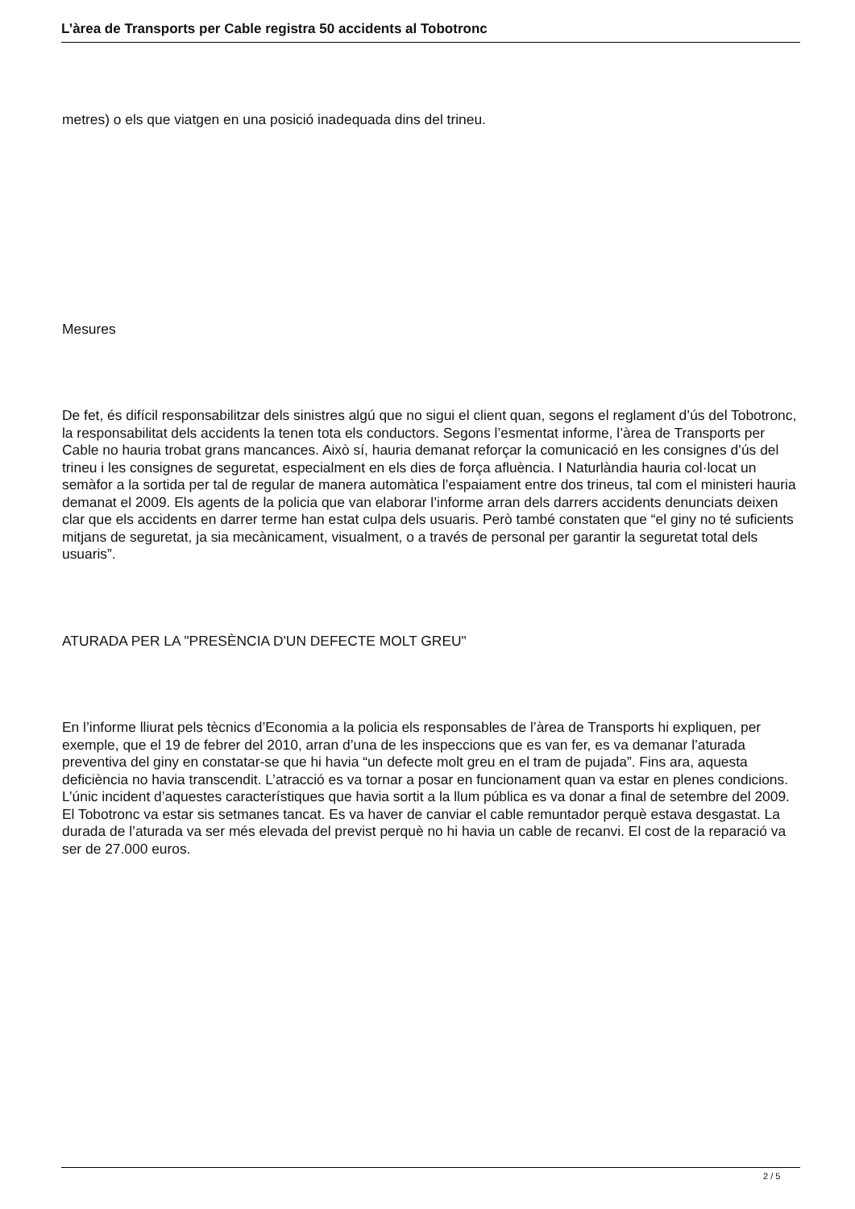L’àrea de Transports per Cable registra 50 accidents al Tobotronc
metres) o els que viatgen en una posició inadequada dins del trineu.
Mesures
De fet, és difícil responsabilitzar dels sinistres algú que no sigui el client quan, segons el reglament d’ús del Tobotronc, la responsabilitat dels accidents la tenen tota els conductors. Segons l’esmentat informe, l’àrea de Transports per Cable no hauria trobat grans mancances. Això sí, hauria demanat reforçar la comunicació en les consignes d’ús del trineu i les consignes de seguretat, especialment en els dies de força afluència. I Naturlàndia hauria col·locat un semàfor a la sortida per tal de regular de manera automàtica l’espaiament entre dos trineus, tal com el ministeri hauria demanat el 2009. Els agents de la policia que van elaborar l’informe arran dels darrers accidents denunciats deixen clar que els accidents en darrer terme han estat culpa dels usuaris. Però també constaten que “el giny no té suficients mitjans de seguretat, ja sia mecànicament, visualment, o a través de personal per garantir la seguretat total dels usuaris”.
ATURADA PER LA "PRESÈNCIA D'UN DEFECTE MOLT GREU"
En l’informe lliurat pels tècnics d’Economia a la policia els responsables de l’àrea de Transports hi expliquen, per exemple, que el 19 de febrer del 2010, arran d’una de les inspeccions que es van fer, es va demanar l’aturada preventiva del giny en constatar-se que hi havia “un defecte molt greu en el tram de pujada”. Fins ara, aquesta deficiència no havia transcendit. L’atracció es va tornar a posar en funcionament quan va estar en plenes condicions. L’únic incident d’aquestes característiques que havia sortit a la llum pública es va donar a final de setembre del 2009. El Tobotronc va estar sis setmanes tancat. Es va haver de canviar el cable remuntador perquè estava desgastat. La durada de l’aturada va ser més elevada del previst perquè no hi havia un cable de recanvi. El cost de la reparació va ser de 27.000 euros.
2 / 5